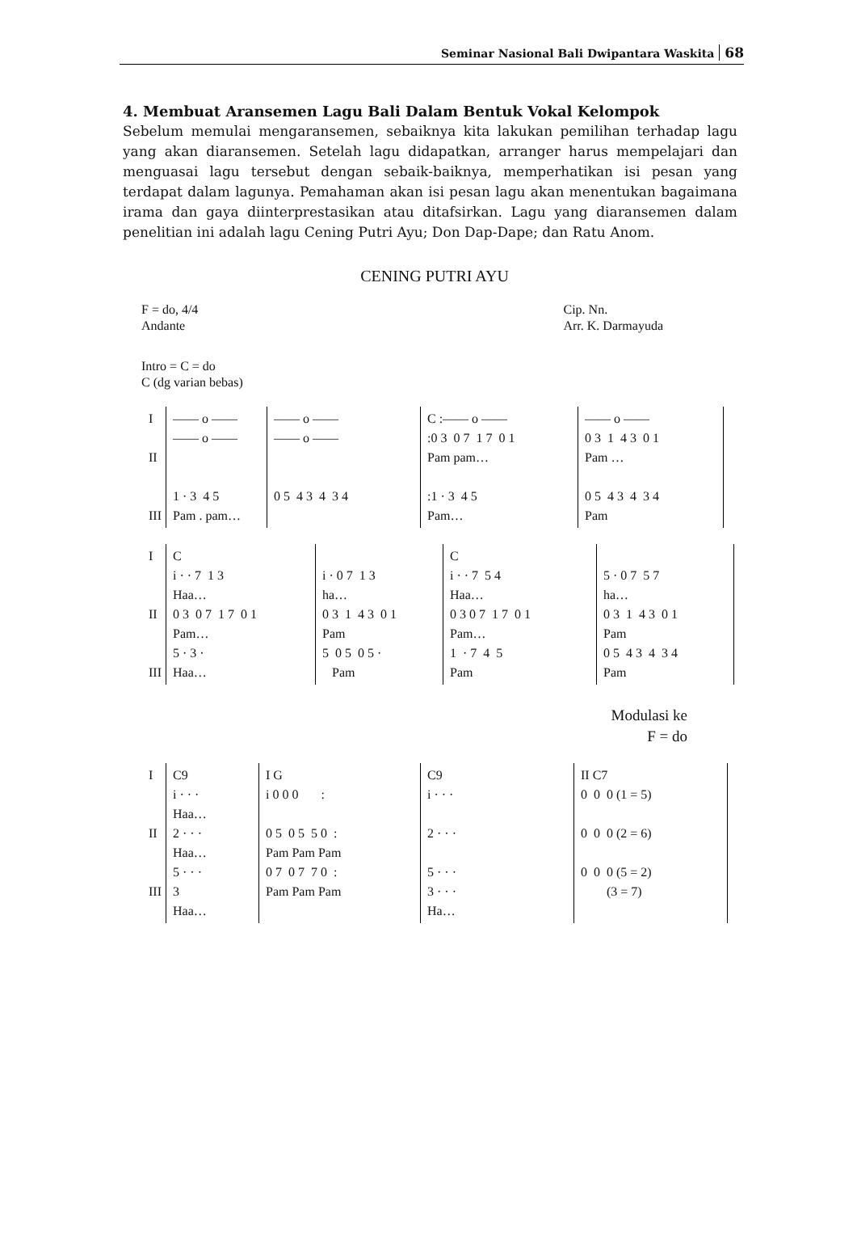Seminar Nasional Bali Dwipantara Waskita 68
4. Membuat Aransemen Lagu Bali Dalam Bentuk Vokal Kelompok
Sebelum memulai mengaransemen, sebaiknya kita lakukan pemilihan terhadap lagu yang akan diaransemen. Setelah lagu didapatkan, arranger harus mempelajari dan menguasai lagu tersebut dengan sebaik-baiknya, memperhatikan isi pesan yang terdapat dalam lagunya. Pemahaman akan isi pesan lagu akan menentukan bagaimana irama dan gaya diinterprestasikan atau ditafsirkan. Lagu yang diaransemen dalam penelitian ini adalah lagu Cening Putri Ayu; Don Dap-Dape; dan Ratu Anom.
CENING PUTRI AYU
F = do, 4/4
Andante
Cip. Nn.
Arr. K. Darmayuda
Intro = C = do
C (dg varian bebas)
I
II
III —— o —— —— o —— 1 · 3 4 5 Pam . pam…
—— o —— —— o —— 0 5 4 3 4 3 4
C :—— o —— :0 3 0 7 1 7 0 1 Pam pam… :1 · 3 4 5 Pam…
—— o —— 0 3 1 4 3 0 1 Pam … 0 5 4 3 4 3 4 Pam
I
II
III C i · · 7 1 3 Haa… 0 3 0 7 1 7 0 1 Pam… 5 · 3 · Haa…
i · 0 7 1 3 ha… 0 3 1 4 3 0 1 Pam 5 0 5 0 5 · Pam
C i · · 7 5 4 Haa… 0 3 0 7 1 7 0 1 Pam… 1 · 7 4 5 Pam
5 · 0 7 5 7 ha… 0 3 1 4 3 0 1 Pam 0 5 4 3 4 3 4 Pam
Modulasi ke
F = do
I
II
III C9 i · · · Haa… 2 · · · Haa… 5 · · · 3 Haa…
I G i 0 0 0 : 0 5 0 5 5 0 : Pam Pam Pam 0 7 0 7 7 0 : Pam Pam Pam
C9 i · · · 2 · · · 5 · · · 3 · · · Ha…
II C7 0 0 0 (1 = 5) 0 0 0 (2 = 6) 0 0 0 (5 = 2) (3 = 7)